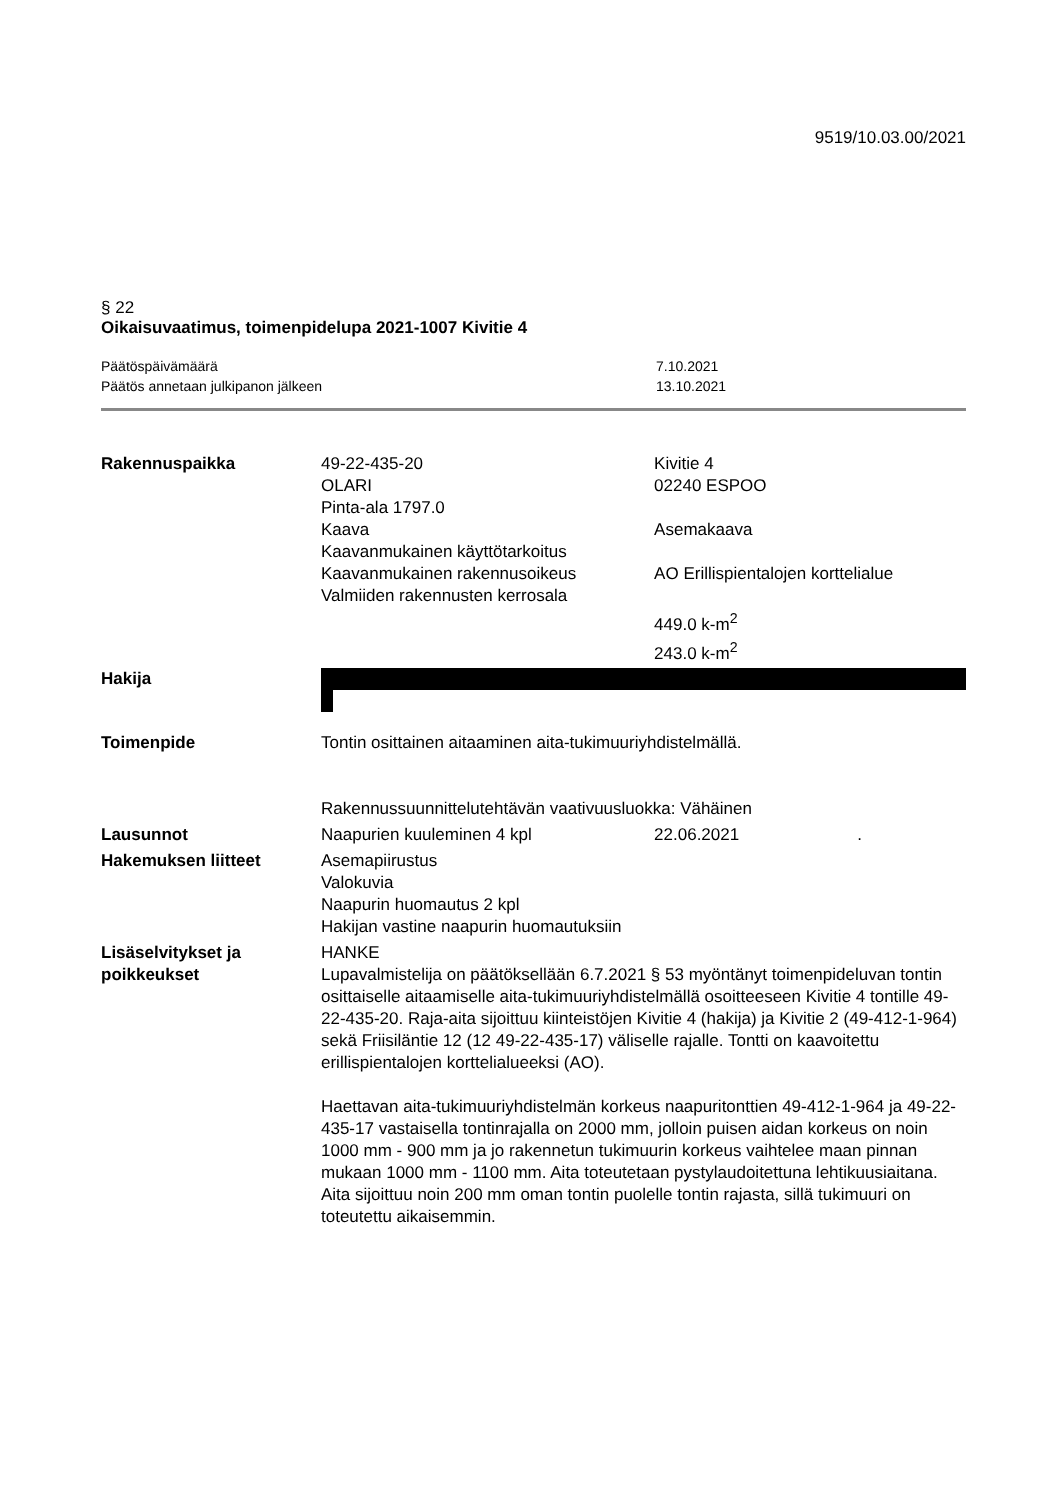9519/10.03.00/2021
§ 22
Oikaisuvaatimus, toimenpidelupa 2021-1007 Kivitie 4
| Päätöspäivämäärä | 7.10.2021 |
| Päätös annetaan julkipanon jälkeen | 13.10.2021 |
| Rakennuspaikka | 49-22-435-20 OLARI Pinta-ala 1797.0 Kaava Kaavanmukainen käyttötarkoitus Kaavanmukainen rakennusoikeus Valmiiden rakennusten kerrosala | Kivitie 4 02240 ESPOO Asemakaava AO Erillispientalojen korttelialue 449.0 k-m<sup>2</sup> 243.0 k-m<sup>2</sup> |
| Hakija | | |
| Toimenpide | Tontin osittainen aitaaminen aita-tukimuuriyhdistelmällä. Rakennussuunnittelutehtävän vaativuusluokka: Vähäinen | |
| Lausunnot | Naapurien kuuleminen 4 kpl | 22.06.2021 . |
| Hakemuksen liitteet | Asemapiirustus Valokuvia Naapurin huomautus 2 kpl Hakijan vastine naapurin huomautuksiin | |
| Lisäselvitykset ja poikkeukset | HANKE Lupavalmistelija on päätöksellään 6.7.2021 § 53 myöntänyt toimenpideluvan tontin osittaiselle aitaamiselle aita-tukimuuriyhdistelmällä osoitteeseen Kivitie 4 tontille 49-22-435-20. Raja-aita sijoittuu kiinteistöjen Kivitie 4 (hakija) ja Kivitie 2 (49-412-1-964) sekä Friisiläntie 12 (12 49-22-435-17) väliselle rajalle. Tontti on kaavoitettu erillispientalojen korttelialueeksi (AO). Haettavan aita-tukimuuriyhdistelmän korkeus naapuritonttien 49-412-1-964 ja 49-22-435-17 vastaisella tontinrajalla on 2000 mm, jolloin puisen aidan korkeus on noin 1000 mm - 900 mm ja jo rakennetun tukimuurin korkeus vaihtelee maan pinnan mukaan 1000 mm - 1100 mm. Aita toteutetaan pystylaudoitettuna lehtikuusiaitana. Aita sijoittuu noin 200 mm oman tontin puolelle tontin rajasta, sillä tukimuuri on toteutettu aikaisemmin. | |